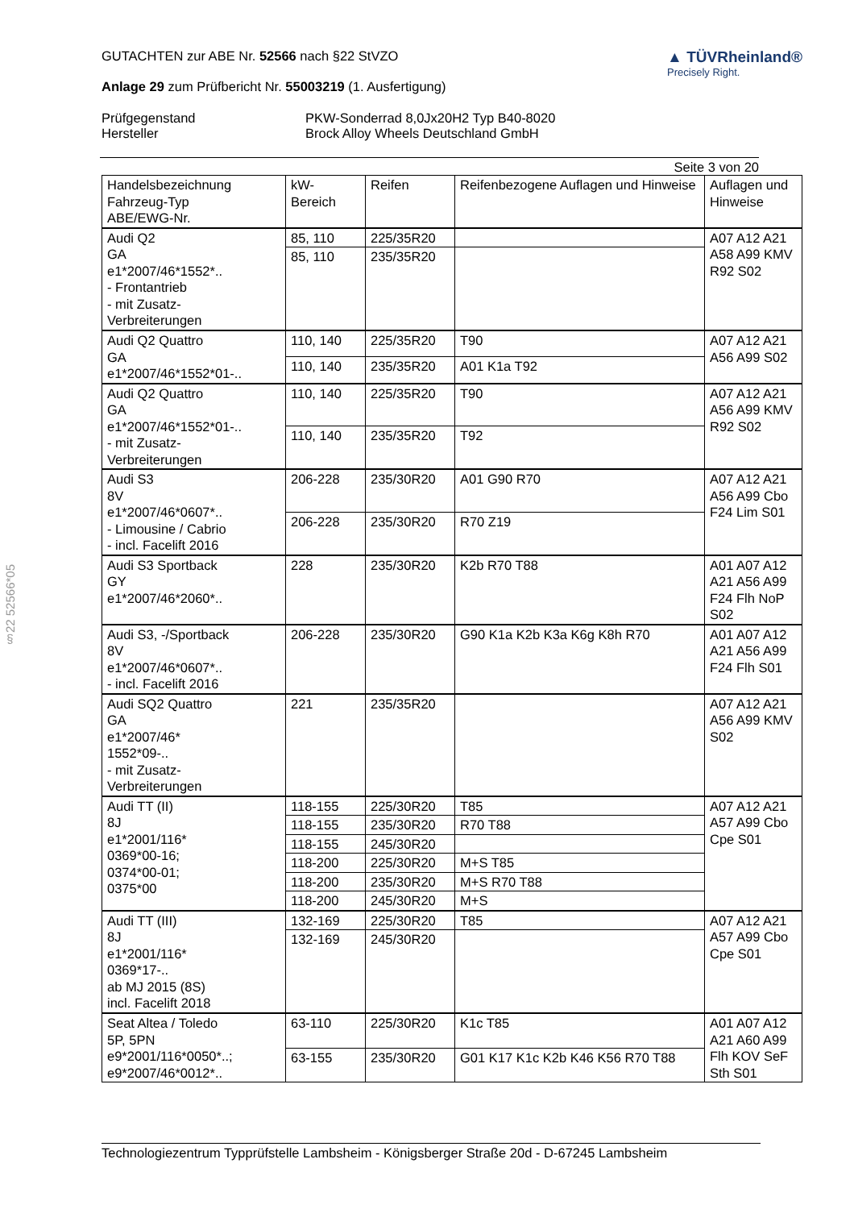§22 52566*05
GUTACHTEN zur ABE Nr. 52566 nach §22 StVZO
Anlage 29 zum Prüfbericht Nr. 55003219 (1. Ausfertigung)
▲ TÜVRheinland®
Precisely Right.
Prüfgegenstand
Hersteller
PKW-Sonderrad 8,0Jx20H2 Typ B40-8020
Brock Alloy Wheels Deutschland GmbH
Seite 3 von 20
| Handelsbezeichnung Fahrzeug-Typ ABE/EWG-Nr. | kW- Bereich | Reifen | Reifenbezogene Auflagen und Hinweise | Auflagen und Hinweise |
| --- | --- | --- | --- | --- |
| Audi Q2 GA e1*2007/46*1552*.. - Frontantrieb - mit Zusatz- Verbreiterungen | 85, 110 | 225/35R20 | | A07 A12 A21 A58 A99 KMV R92 S02 |
| | 85, 110 | 235/35R20 | | |
| Audi Q2 Quattro GA e1*2007/46*1552*01-.. | 110, 140 | 225/35R20 | T90 | A07 A12 A21 A56 A99 S02 |
| | 110, 140 | 235/35R20 | A01 K1a T92 | |
| Audi Q2 Quattro GA e1*2007/46*1552*01-.. - mit Zusatz- Verbreiterungen | 110, 140 | 225/35R20 | T90 | A07 A12 A21 A56 A99 KMV R92 S02 |
| | 110, 140 | 235/35R20 | T92 | |
| Audi S3 8V e1*2007/46*0607*.. - Limousine / Cabrio - incl. Facelift 2016 | 206-228 | 235/30R20 | A01 G90 R70 | A07 A12 A21 A56 A99 Cbo F24 Lim S01 |
| | 206-228 | 235/30R20 | R70 Z19 | |
| Audi S3 Sportback GY e1*2007/46*2060*.. | 228 | 235/30R20 | K2b R70 T88 | A01 A07 A12 A21 A56 A99 F24 Flh NoP S02 |
| Audi S3, -/Sportback 8V e1*2007/46*0607*.. - incl. Facelift 2016 | 206-228 | 235/30R20 | G90 K1a K2b K3a K6g K8h R70 | A01 A07 A12 A21 A56 A99 F24 Flh S01 |
| Audi SQ2 Quattro GA e1*2007/46* 1552*09-.. - mit Zusatz- Verbreiterungen | 221 | 235/35R20 | | A07 A12 A21 A56 A99 KMV S02 |
| Audi TT (II) 8J e1*2001/116* 0369*00-16; 0374*00-01; 0375*00 | 118-155 | 225/30R20 | T85 | A07 A12 A21 A57 A99 Cbo Cpe S01 |
| | 118-155 | 235/30R20 | R70 T88 | |
| | 118-155 | 245/30R20 | | |
| | 118-200 | 225/30R20 | M+S T85 | |
| | 118-200 | 235/30R20 | M+S R70 T88 | |
| | 118-200 | 245/30R20 | M+S | |
| Audi TT (III) 8J e1*2001/116* 0369*17-.. ab MJ 2015 (8S) incl. Facelift 2018 | 132-169 | 225/30R20 | T85 | A07 A12 A21 A57 A99 Cbo Cpe S01 |
| | 132-169 | 245/30R20 | | |
| Seat Altea / Toledo 5P, 5PN e9*2001/116*0050*..; e9*2007/46*0012*.. | 63-110 | 225/30R20 | K1c T85 | A01 A07 A12 A21 A60 A99 Flh KOV SeF Sth S01 |
| | 63-155 | 235/30R20 | G01 K17 K1c K2b K46 K56 R70 T88 | |
Technologiezentrum Typprüfstelle Lambsheim - Königsberger Straße 20d - D-67245 Lambsheim